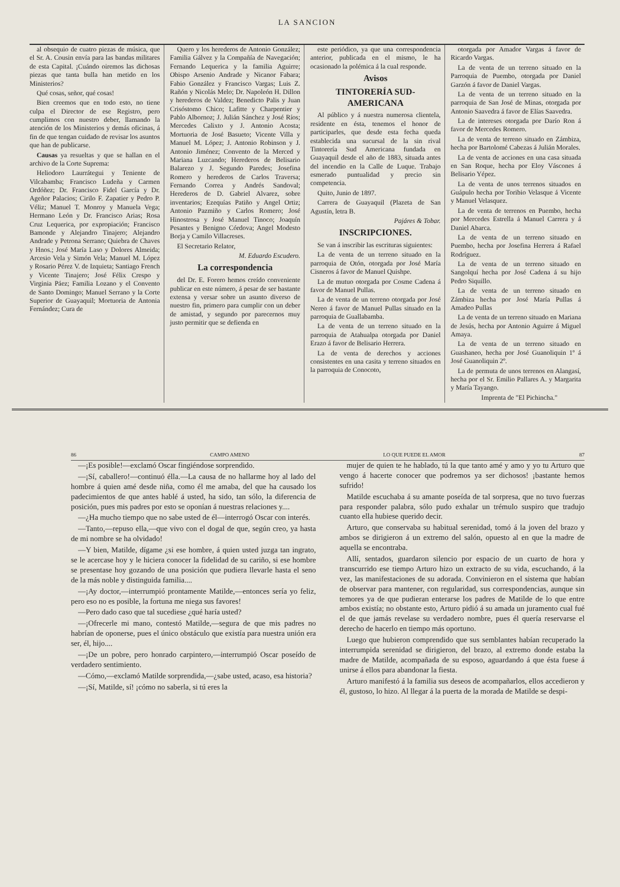LA SANCION
al obsequio de cuatro piezas de música, que el Sr. A. Cousin envía para las bandas militares de esta Capital. ¡Cuándo oiremos las dichosas piezas que tanta bulla han metido en los Ministerios?
Qué cosas, señor, qué cosas!
Bien creemos que en todo esto, no tiene culpa el Director de ese Registro, pero cumplimos con nuestro deber, llamando la atención de los Ministerios y demás oficinas, á fin de que tengan cuidado de revisar los asuntos que han de publicarse.
Causas ya resueltas y que se hallan en el archivo de la Corte Suprema:
Heliodoro Laurrátegui y Teniente de Vilcabamba; Francisco Ludeña y Carmen Ordóñez; Dr. Francisco Fidel García y Dr. Ageñor Palacios; Cirilo F. Zapatier y Pedro P. Véliz; Manuel T. Monroy y Manuela Vega; Hermano León y Dr. Francisco Arias; Rosa Cruz Lequerica, por expropiación; Francisco Bamonde y Alejandro Tinajero; Alejandro Andrade y Petrona Serrano; Quiebra de Chaves y Hnos.; José María Laso y Dolores Almeida; Arcesio Vela y Simón Vela; Manuel M. López y Rosario Pérez V. de Izquieta; Santiago French y Vicente Tinajero; José Félix Crespo y Virginia Páez; Familia Lozano y el Convento de Santo Domingo; Manuel Serrano y la Corte Superior de Guayaquil; Mortuoria de Antonia Fernández; Cura de
Quero y los herederos de Antonio González; Familia Gálvez y la Compañía de Navegación; Fernando Lequerica y la familia Aguirre; Obispo Arsenio Andrade y Nicanor Fabara; Fabio González y Francisco Vargas; Luis Z. Rañón y Nicolás Melo; Dr. Napoleón H. Dillon y herederos de Valdez; Benedicto Palis y Juan Crisóstomo Chico; Lafitte y Charpentier y Pablo Albornoz; J. Julián Sánchez y José Ríos; Mercedes Calixto y J. Antonio Acosta; Mortuoria de José Basueto; Vicente Villa y Manuel M. López; J. Antonio Robinson y J. Antonio Jiménez; Convento de la Merced y Mariana Luzcando; Herederos de Belisario Balarezo y J. Segundo Paredes; Josefina Romero y herederos de Carlos Traversa; Fernando Correa y Andrés Sandoval; Herederos de D. Gabriel Alvarez, sobre inventarios; Ezequías Patiño y Angel Ortiz; Antonio Pazmiño y Carlos Romero; José Hinostrosa y José Manuel Tinoco; Joaquín Pesantes y Benigno Córdova; Angel Modesto Borja y Camilo Villacreses.
El Secretario Relator,
M. Eduardo Escudero.
La correspondencia
del Dr. E. Forero hemos creído conveniente publicar en este número, á pesar de ser bastante extensa y versar sobre un asunto diverso de nuestro fin, primero para cumplir con un deber de amistad, y segundo por parecernos muy justo permitir que se defienda en
este periódico, ya que una correspondencia anterior, publicada en el mismo, le ha ocasionado la polémica á la cual responde.
Avisos
TINTORERÍA SUD-AMERICANA
Al público y á nuestra numerosa clientela, residente en ésta, tenemos el honor de participarles, que desde esta fecha queda establecida una sucursal de la sin rival Tintorería Sud Americana fundada en Guayaquil desde el año de 1883, situada antes del incendio en la Calle de Luque. Trabajo esmerado puntualidad y precio sin competencia.
Quito, Junio de 1897.
Carrera de Guayaquil (Plazeta de San Agustín, letra B.
Pajáres & Tobar.
INSCRIPCIONES.
Se van á inscribir las escrituras siguientes:
La de venta de un terreno situado en la parroquia de Otón, otorgada por José María Cisneros á favor de Manuel Quishpe.
La de mutuo otorgada por Cosme Cadena á favor de Manuel Pullas.
La de venta de un terreno otorgada por José Nereo á favor de Manuel Pullas situado en la parroquia de Guallabamba.
La de venta de un terreno situado en la parroquia de Atahualpa otorgada por Daniel Erazo á favor de Belisario Herrera.
La de venta de derechos y acciones consistentes en una casita y terreno situados en la parroquia de Conocoto,
otorgada por Amador Vargas á favor de Ricardo Vargas.
La de venta de un terreno situado en la Parroquia de Puembo, otorgada por Daniel Garzón á favor de Daniel Vargas.
La de venta de un terreno situado en la parroquia de San José de Minas, otorgada por Antonio Saavedra á favor de Elías Saavedra.
La de intereses otorgada por Darío Ron á favor de Mercedes Romero.
La de venta de terreno situado en Zámbiza, hecha por Bartolomé Cabezas á Julián Morales.
La de venta de acciones en una casa situada en San Roque, hecha por Eloy Váscones á Belisario Yépez.
La de venta de unos terrenos situados en Guápulo hecha por Toribio Velasque á Vicente y Manuel Velasquez.
La de venta de terrenos en Puembo, hecha por Mercedes Estrella á Manuel Carrera y á Daniel Abarca.
La de venta de un terreno situado en Puembo, hecha por Josefina Herrera á Rafael Rodríguez.
La de venta de un terreno situado en Sangolquí hecha por José Cadena á su hijo Pedro Siquillo.
La de venta de un terreno situado en Zámbiza hecha por José María Pullas á Amadeo Pullas
La de venta de un terreno situado en Mariana de Jesús, hecha por Antonio Aguirre á Miguel Amaya.
La de venta de un terreno situado en Guashaneo, hecha por José Guanoliquin 1º á José Guanoliquin 2º.
La de permuta de unos terrenos en Alangasí, hecha por el Sr. Emilio Pallares A. y Margarita y María Tayango.
Imprenta de "El Pichincha."
86 CAMPO AMENO LO QUE PUEDE EL AMOR 87
—¡Es posible!—exclamó Oscar fingiéndose sorprendido.
—¡Sí, caballero!—continuó élla.—La causa de no hallarme hoy al lado del hombre á quien amé desde niña, como él me amaba, del que ha causado los padecimientos de que antes hablé á usted, ha sido, tan sólo, la diferencia de posición, pues mis padres por esto se oponían á nuestras relaciones y....
—¿Ha mucho tiempo que no sabe usted de él—interrogó Oscar con interés.
—Tanto,—repuso ella,—que vivo con el dogal de que, según creo, ya hasta de mi nombre se ha olvidado!
—Y bien, Matilde, dígame ¿si ese hombre, á quien usted juzga tan ingrato, se le acercase hoy y le hiciera conocer la fidelidad de su cariño, si ese hombre se presentase hoy gozando de una posición que pudiera llevarle hasta el seno de la más noble y distinguida familia....
—¡Ay doctor,—interrumpió prontamente Matilde,—entonces sería yo feliz, pero eso no es posible, la fortuna me niega sus favores!
—Pero dado caso que tal sucediese ¿qué haría usted?
—¡Ofrecerle mi mano, contestó Matilde,—segura de que mis padres no habrían de oponerse, pues el único obstáculo que existía para nuestra unión era ser, él, hijo....
—¡De un pobre, pero honrado carpintero,—interrumpió Oscar poseído de verdadero sentimiento.
—Cómo,—exclamó Matilde sorprendida,—¿sabe usted, acaso, esa historia?
—¡Sí, Matilde, sí! ¡cómo no saberla, si tú eres la
mujer de quien te he hablado, tú la que tanto amé y amo y yo tu Arturo que vengo á hacerte conocer que podremos ya ser dichosos! ¡bastante hemos sufrido!
Matilde escuchaba á su amante poseída de tal sorpresa, que no tuvo fuerzas para responder palabra, sólo pudo exhalar un trémulo suspiro que tradujo cuanto ella hubiese querido decir.
Arturo, que conservaba su habitual serenidad, tomó á la joven del brazo y ambos se dirigieron á un extremo del salón, opuesto al en que la madre de aquella se encontraba.
Allí, sentados, guardaron silencio por espacio de un cuarto de hora y transcurrido ese tiempo Arturo hizo un extracto de su vida, escuchando, á la vez, las manifestaciones de su adorada. Convinieron en el sistema que habían de observar para mantener, con regularidad, sus correspondencias, aunque sin temores ya de que pudieran enterarse los padres de Matilde de lo que entre ambos existía; no obstante esto, Arturo pidió á su amada un juramento cual fué el de que jamás revelase su verdadero nombre, pues él quería reservarse el derecho de hacerlo en tiempo más oportuno.
Luego que hubieron comprendido que sus semblantes habían recuperado la interrumpida serenidad se dirigieron, del brazo, al extremo donde estaba la madre de Matilde, acompañada de su esposo, aguardando á que ésta fuese á unirse á ellos para abandonar la fiesta.
Arturo manifestó á la familia sus deseos de acompañarlos, ellos accedieron y él, gustoso, lo hizo. Al llegar á la puerta de la morada de Matilde se despi-